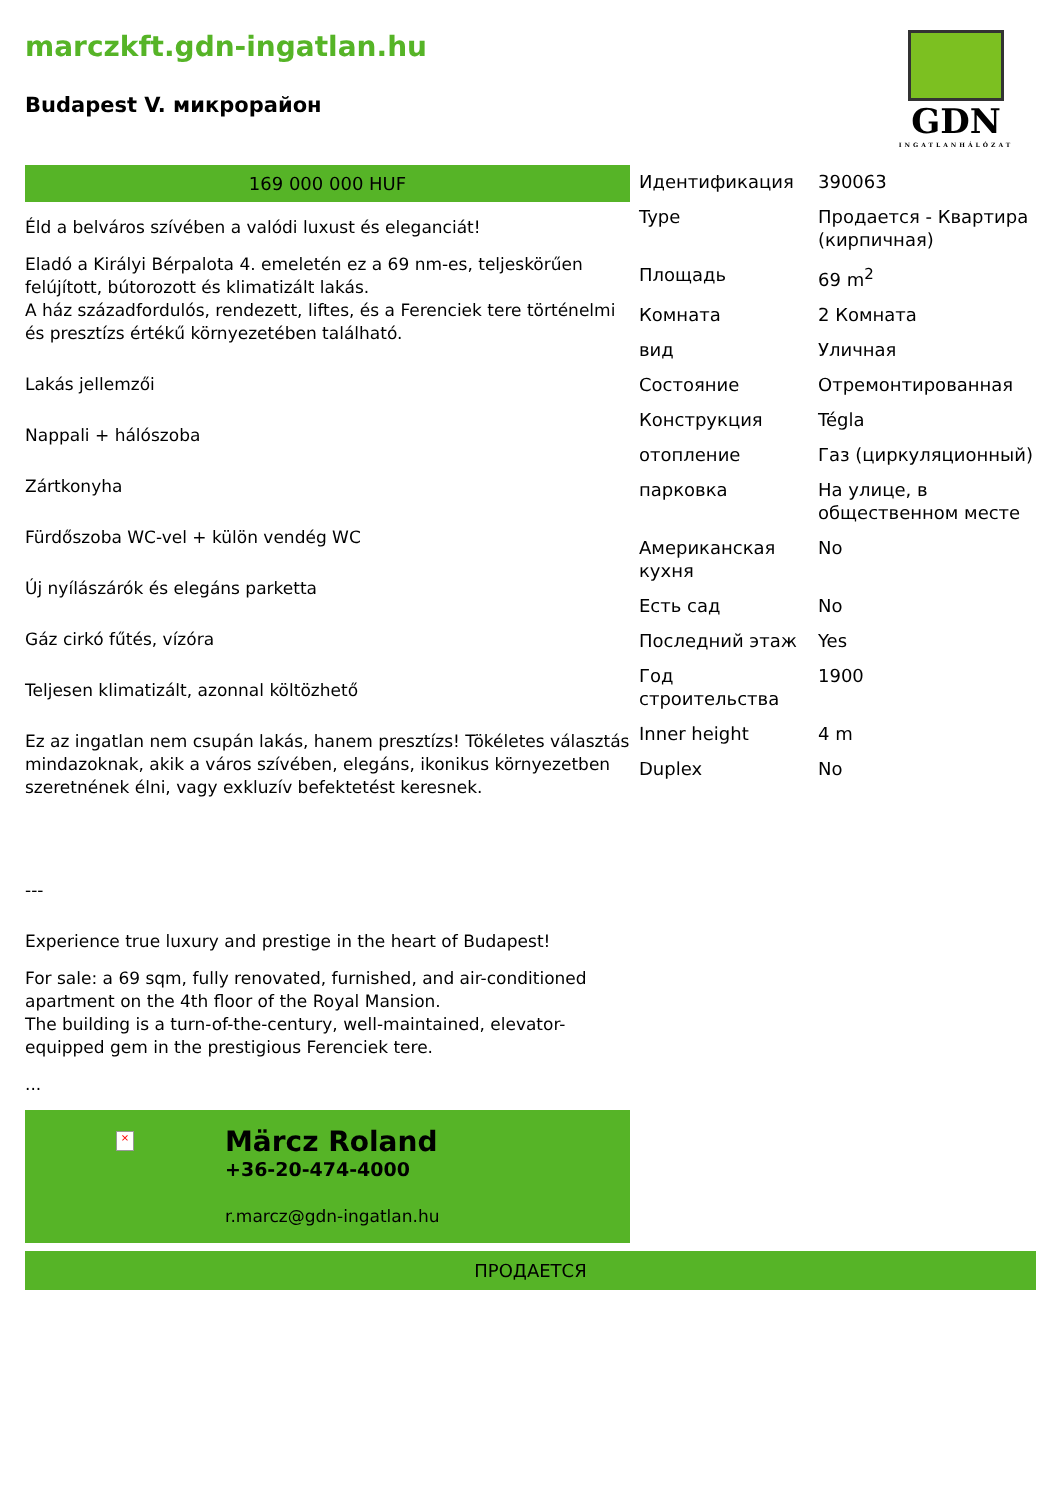marczkft.gdn-ingatlan.hu
Budapest V. микрорайон
GDN
INGATLANHÁLÓZAT
169 000 000 HUF
Éld a belváros szívében a valódi luxust és eleganciát!
Eladó a Királyi Bérpalota 4. emeletén ez a 69 nm-es, teljeskörűen felújított, bútorozott és klimatizált lakás.
A ház századfordulós, rendezett, liftes, és a Ferenciek tere történelmi és presztízs értékű környezetében található.
Lakás jellemzői
Nappali + hálószoba
Zártkonyha
Fürdőszoba WC-vel + külön vendég WC
Új nyílászárók és elegáns parketta
Gáz cirkó fűtés, vízóra
Teljesen klimatizált, azonnal költözhető
Ez az ingatlan nem csupán lakás, hanem presztízs! Tökéletes választás mindazoknak, akik a város szívében, elegáns, ikonikus környezetben szeretnének élni, vagy exkluzív befektetést keresnek.
---
Experience true luxury and prestige in the heart of Budapest!
For sale: a 69 sqm, fully renovated, furnished, and air-conditioned apartment on the 4th floor of the Royal Mansion.
The building is a turn-of-the-century, well-maintained, elevator-equipped gem in the prestigious Ferenciek tere.
...
×
Märcz Roland
+36-20-474-4000
r.marcz@gdn-ingatlan.hu
| Идентификация | 390063 |
| Type | Продается - Квартира (кирпичная) |
| Площадь | 69 m<sup>2</sup> |
| Комната | 2 Комната |
| вид | Уличная |
| Состояние | Отремонтированная |
| Конструкция | Tégla |
| отопление | Газ (циркуляционный) |
| парковка | На улице, в общественном месте |
| Американская кухня | No |
| Есть сад | No |
| Последний этаж | Yes |
| Год строительства | 1900 |
| Inner height | 4 m |
| Duplex | No |
ПРОДАЕТСЯ